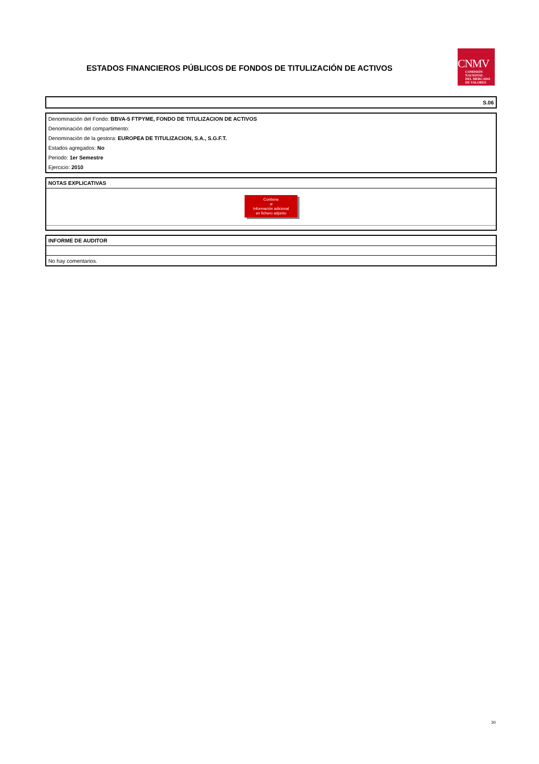ESTADOS FINANCIEROS PÚBLICOS DE FONDOS DE TITULIZACIÓN DE ACTIVOS
CNMV
COMISIÓN
NACIONAL
DEL MERCADO
DE VALORES
S.06
Denominación del Fondo: BBVA-5 FTPYME, FONDO DE TITULIZACION DE ACTIVOS
Denominación del compartimento:
Denominación de la gestora: EUROPEA DE TITULIZACION, S.A., S.G.F.T.
Estados agregados: No
Periodo: 1er Semestre
Ejercicio: 2010
NOTAS EXPLICATIVAS
Contiene
⌀
Información adicional
en fichero adjunto
INFORME DE AUDITOR
No hay comentarios.
30